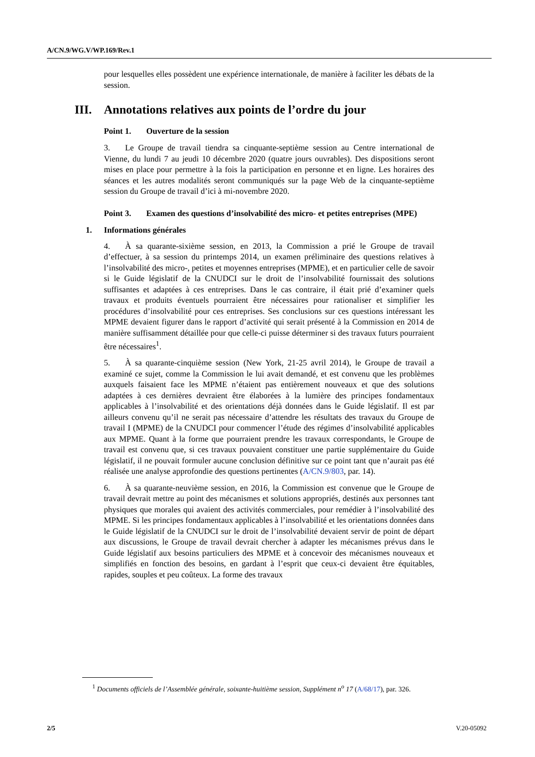A/CN.9/WG.V/WP.169/Rev.1
pour lesquelles elles possèdent une expérience internationale, de manière à faciliter les débats de la session.
III. Annotations relatives aux points de l’ordre du jour
Point 1. Ouverture de la session
3. Le Groupe de travail tiendra sa cinquante-septième session au Centre international de Vienne, du lundi 7 au jeudi 10 décembre 2020 (quatre jours ouvrables). Des dispositions seront mises en place pour permettre à la fois la participation en personne et en ligne. Les horaires des séances et les autres modalités seront communiqués sur la page Web de la cinquante-septième session du Groupe de travail d’ici à mi-novembre 2020.
Point 3. Examen des questions d’insolvabilité des micro- et petites entreprises (MPE)
1. Informations générales
4. À sa quarante-sixième session, en 2013, la Commission a prié le Groupe de travail d’effectuer, à sa session du printemps 2014, un examen préliminaire des questions relatives à l’insolvabilité des micro-, petites et moyennes entreprises (MPME), et en particulier celle de savoir si le Guide législatif de la CNUDCI sur le droit de l’insolvabilité fournissait des solutions suffisantes et adaptées à ces entreprises. Dans le cas contraire, il était prié d’examiner quels travaux et produits éventuels pourraient être nécessaires pour rationaliser et simplifier les procédures d’insolvabilité pour ces entreprises. Ses conclusions sur ces questions intéressant les MPME devaient figurer dans le rapport d’activité qui serait présenté à la Commission en 2014 de manière suffisamment détaillée pour que celle-ci puisse déterminer si des travaux futurs pourraient être nécessaires<sup>1</sup>.
5. À sa quarante-cinquième session (New York, 21-25 avril 2014), le Groupe de travail a examiné ce sujet, comme la Commission le lui avait demandé, et est convenu que les problèmes auxquels faisaient face les MPME n’étaient pas entièrement nouveaux et que des solutions adaptées à ces dernières devraient être élaborées à la lumière des principes fondamentaux applicables à l’insolvabilité et des orientations déjà données dans le Guide législatif. Il est par ailleurs convenu qu’il ne serait pas nécessaire d’attendre les résultats des travaux du Groupe de travail I (MPME) de la CNUDCI pour commencer l’étude des régimes d’insolvabilité applicables aux MPME. Quant à la forme que pourraient prendre les travaux correspondants, le Groupe de travail est convenu que, si ces travaux pouvaient constituer une partie supplémentaire du Guide législatif, il ne pouvait formuler aucune conclusion définitive sur ce point tant que n’aurait pas été réalisée une analyse approfondie des questions pertinentes (A/CN.9/803, par. 14).
6. À sa quarante-neuvième session, en 2016, la Commission est convenue que le Groupe de travail devrait mettre au point des mécanismes et solutions appropriés, destinés aux personnes tant physiques que morales qui avaient des activités commerciales, pour remédier à l’insolvabilité des MPME. Si les principes fondamentaux applicables à l’insolvabilité et les orientations données dans le Guide législatif de la CNUDCI sur le droit de l’insolvabilité devaient servir de point de départ aux discussions, le Groupe de travail devrait chercher à adapter les mécanismes prévus dans le Guide législatif aux besoins particuliers des MPME et à concevoir des mécanismes nouveaux et simplifiés en fonction des besoins, en gardant à l’esprit que ceux-ci devaient être équitables, rapides, souples et peu coûteux. La forme des travaux
<sup>1</sup> Documents officiels de l’Assemblée générale, soixante-huitième session, Supplément n<sup>o</sup> 17 (A/68/17), par. 326.
2/5 V.20-05092